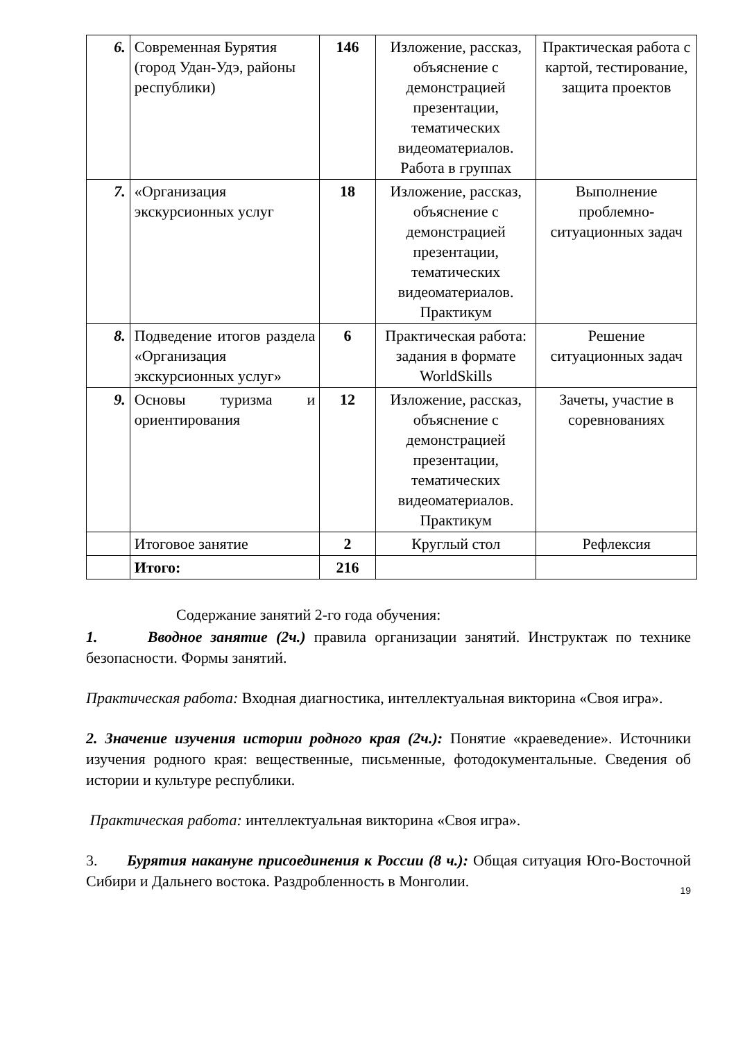| 6. | Современная Бурятия (город Удан-Удэ, районы республики) | 146 | Изложение, рассказ, объяснение с демонстрацией презентации, тематических видеоматериалов. Работа в группах | Практическая работа с картой, тестирование, защита проектов |
| 7. | «Организация экскурсионных услуг | 18 | Изложение, рассказ, объяснение с демонстрацией презентации, тематических видеоматериалов. Практикум | Выполнение проблемно-ситуационных задач |
| 8. | Подведение итогов раздела «Организация экскурсионных услуг» | 6 | Практическая работа: задания в формате WorldSkills | Решение ситуационных задач |
| 9. | Основы туризма и ориентирования | 12 | Изложение, рассказ, объяснение с демонстрацией презентации, тематических видеоматериалов. Практикум | Зачеты, участие в соревнованиях |
| | Итоговое занятие | 2 | Круглый стол | Рефлексия |
| | Итого: | 216 | | |
Содержание занятий 2-го года обучения:
1. Вводное занятие (2ч.) правила организации занятий. Инструктаж по технике безопасности. Формы занятий.
Практическая работа: Входная диагностика, интеллектуальная викторина «Своя игра».
2. Значение изучения истории родного края (2ч.): Понятие «краеведение». Источники изучения родного края: вещественные, письменные, фотодокументальные. Сведения об истории и культуре республики.
Практическая работа: интеллектуальная викторина «Своя игра».
3. Бурятия накануне присоединения к России (8 ч.): Общая ситуация Юго-Восточной Сибири и Дальнего востока. Раздробленность в Монголии.
19